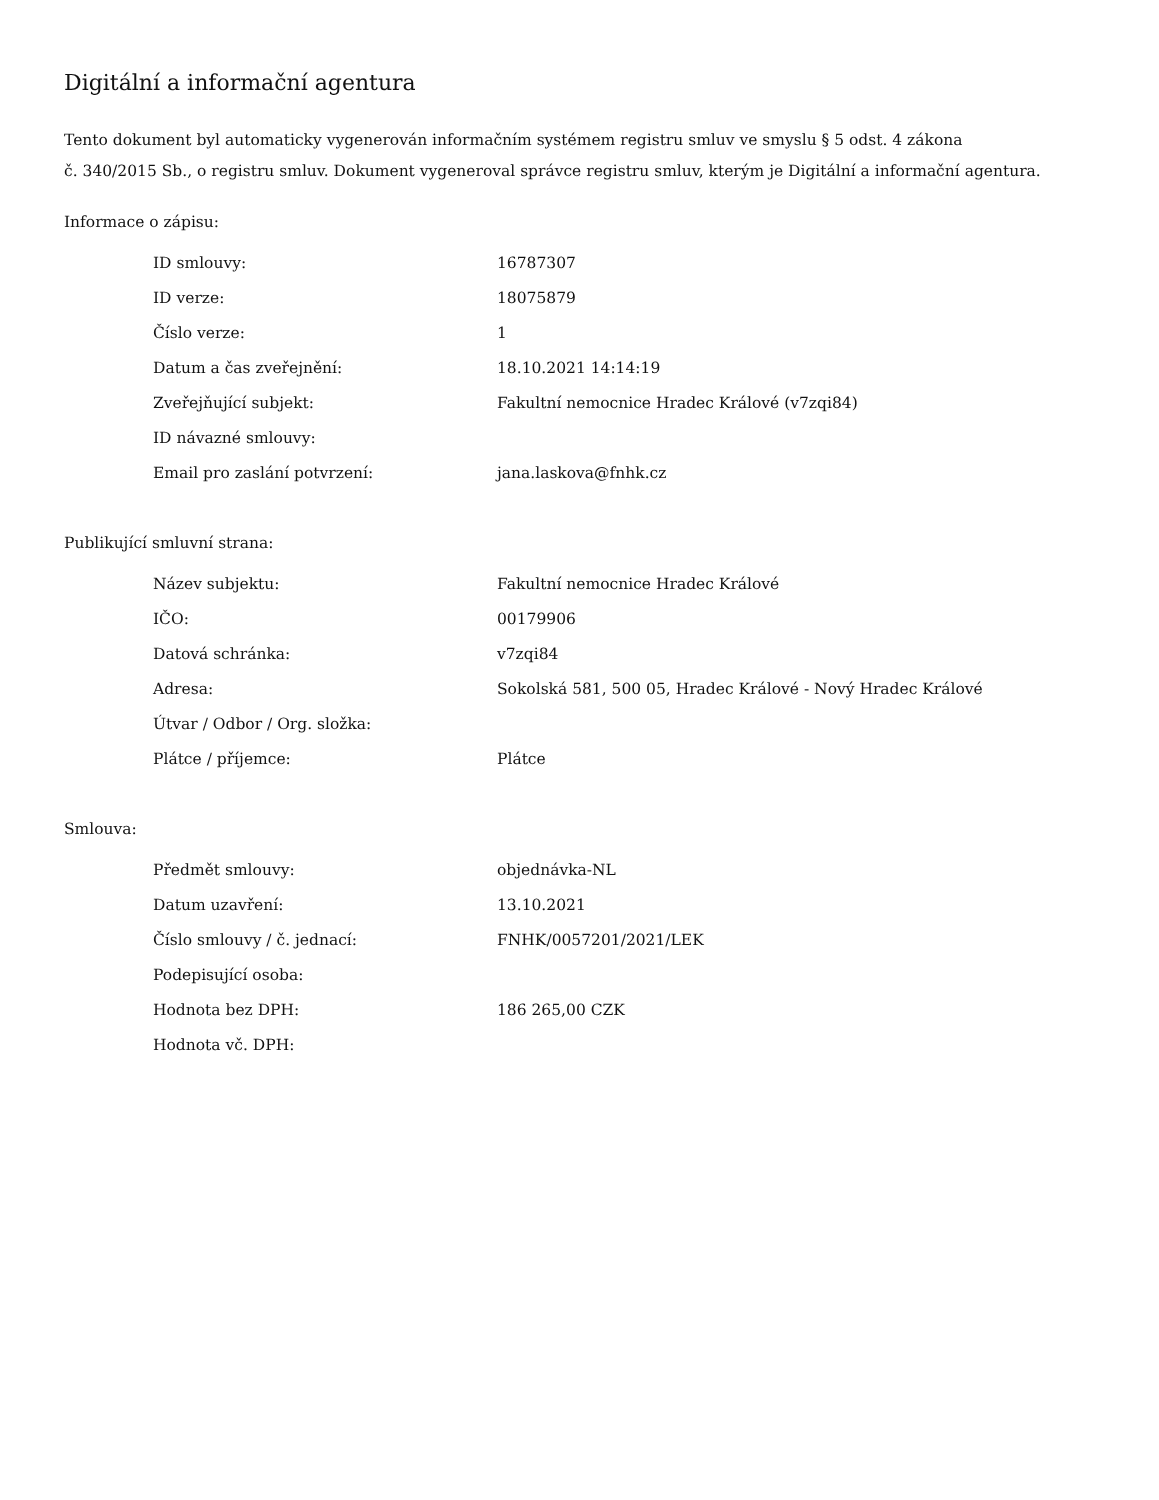Digitální a informační agentura
Tento dokument byl automaticky vygenerován informačním systémem registru smluv ve smyslu § 5 odst. 4 zákona
č. 340/2015 Sb., o registru smluv. Dokument vygeneroval správce registru smluv, kterým je Digitální a informační agentura.
Informace o zápisu:
| ID smlouvy: | 16787307 |
| ID verze: | 18075879 |
| Číslo verze: | 1 |
| Datum a čas zveřejnění: | 18.10.2021 14:14:19 |
| Zveřejňující subjekt: | Fakultní nemocnice Hradec Králové (v7zqi84) |
| ID návazné smlouvy: | |
| Email pro zaslání potvrzení: | jana.laskova@fnhk.cz |
Publikující smluvní strana:
| Název subjektu: | Fakultní nemocnice Hradec Králové |
| IČO: | 00179906 |
| Datová schránka: | v7zqi84 |
| Adresa: | Sokolská 581, 500 05, Hradec Králové - Nový Hradec Králové |
| Útvar / Odbor / Org. složka: | |
| Plátce / příjemce: | Plátce |
Smlouva:
| Předmět smlouvy: | objednávka-NL |
| Datum uzavření: | 13.10.2021 |
| Číslo smlouvy / č. jednací: | FNHK/0057201/2021/LEK |
| Podepisující osoba: | |
| Hodnota bez DPH: | 186 265,00 CZK |
| Hodnota vč. DPH: | |